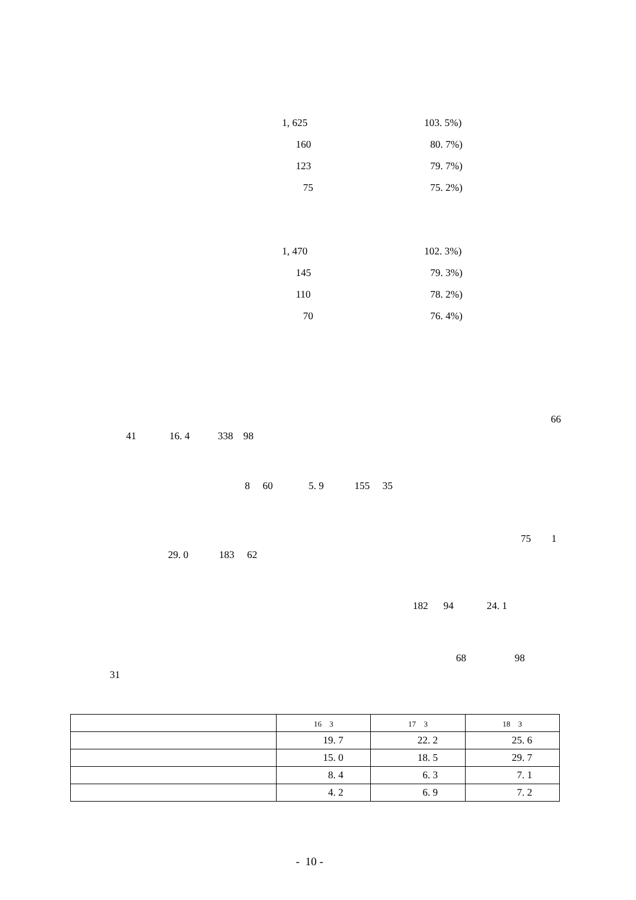1, 625
103. 5%)
160
80. 7%)
123
79. 7%)
75
75. 2%)
1, 470
102. 3%)
145
79. 3%)
110
78. 2%)
70
76. 4%)
66
41 16. 4 338 98
8 60 5. 9 155 35
75 1
29. 0 183 62
182 94 24. 1
68 98
31
| | 16 3 | 17 3 | 18 3 |
| --- | --- | --- | --- |
| | 19. 7 | 22. 2 | 25. 6 |
| | 15. 0 | 18. 5 | 29. 7 |
| | 8. 4 | 6. 3 | 7. 1 |
| | 4. 2 | 6. 9 | 7. 2 |
- 10 -